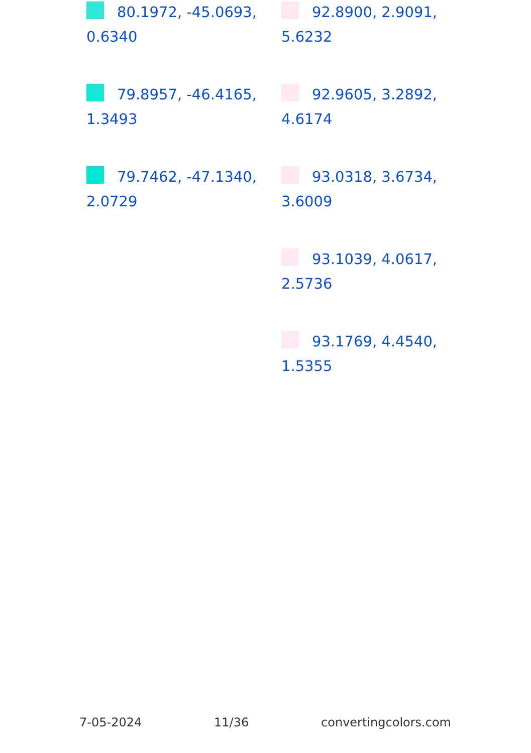80.1972, -45.0693, 0.6340
79.8957, -46.4165, 1.3493
79.7462, -47.1340, 2.0729
92.8900, 2.9091, 5.6232
92.9605, 3.2892, 4.6174
93.0318, 3.6734, 3.6009
93.1039, 4.0617, 2.5736
93.1769, 4.4540, 1.5355
7-05-2024 11/36 convertingcolors.com